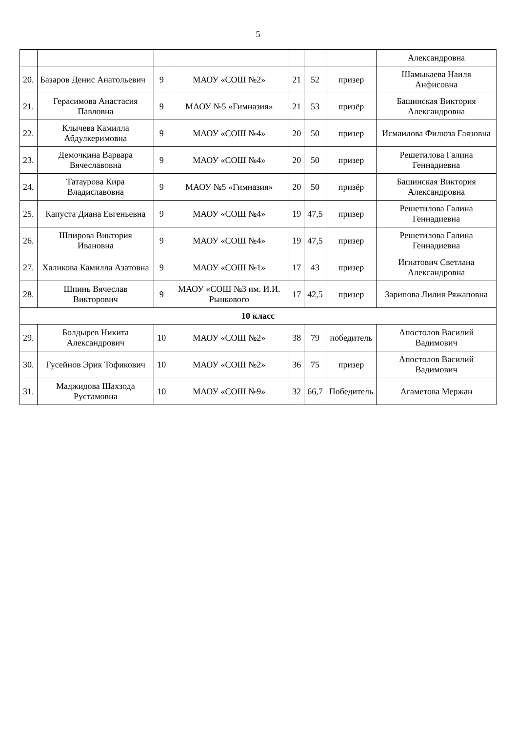5
| | | | | | | | Александровна |
| 20. | Базаров Денис Анатольевич | 9 | МАОУ «СОШ №2» | 21 | 52 | призер | Шамыкаева Наиля Анфисовна |
| 21. | Герасимова Анастасия Павловна | 9 | МАОУ №5 «Гимназия» | 21 | 53 | призёр | Башинская Виктория Александровна |
| 22. | Клычева Камилла Абдулкеримовна | 9 | МАОУ «СОШ №4» | 20 | 50 | призер | Исмаилова Филюза Гаязовна |
| 23. | Демочкина Варвара Вячеславовна | 9 | МАОУ «СОШ №4» | 20 | 50 | призер | Решетилова Галина Геннадиевна |
| 24. | Татаурова Кира Владиславовна | 9 | МАОУ №5 «Гимназия» | 20 | 50 | призёр | Башинская Виктория Александровна |
| 25. | Капуста Диана Евгеньевна | 9 | МАОУ «СОШ №4» | 19 | 47,5 | призер | Решетилова Галина Геннадиевна |
| 26. | Шпирова Виктория Ивановна | 9 | МАОУ «СОШ №4» | 19 | 47,5 | призер | Решетилова Галина Геннадиевна |
| 27. | Халикова Камилла Азатовна | 9 | МАОУ «СОШ №1» | 17 | 43 | призер | Игнатович Светлана Александровна |
| 28. | Шпинь Вячеслав Викторович | 9 | МАОУ «СОШ №3 им. И.И. Рынкового | 17 | 42,5 | призер | Зарипова Лилия Ряжаповна |
| 10 класс | | | | | | | |
| 29. | Болдырев Никита Александрович | 10 | МАОУ «СОШ №2» | 38 | 79 | победитель | Апостолов Василий Вадимович |
| 30. | Гусейнов Эрик Тофикович | 10 | МАОУ «СОШ №2» | 36 | 75 | призер | Апостолов Василий Вадимович |
| 31. | Маджидова Шахзода Рустамовна | 10 | МАОУ «СОШ №9» | 32 | 66,7 | Победитель | Агаметова Мержан |